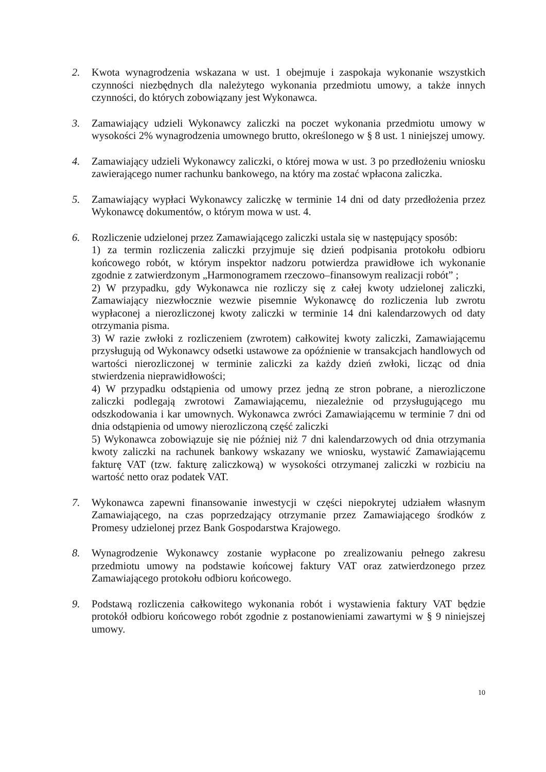2. Kwota wynagrodzenia wskazana w ust. 1 obejmuje i zaspokaja wykonanie wszystkich czynności niezbędnych dla należytego wykonania przedmiotu umowy, a także innych czynności, do których zobowiązany jest Wykonawca.
3. Zamawiający udzieli Wykonawcy zaliczki na poczet wykonania przedmiotu umowy w wysokości 2% wynagrodzenia umownego brutto, określonego w § 8 ust. 1 niniejszej umowy.
4. Zamawiający udzieli Wykonawcy zaliczki, o której mowa w ust. 3 po przedłożeniu wniosku zawierającego numer rachunku bankowego, na który ma zostać wpłacona zaliczka.
5. Zamawiający wypłaci Wykonawcy zaliczkę w terminie 14 dni od daty przedłożenia przez Wykonawcę dokumentów, o którym mowa w ust. 4.
6. Rozliczenie udzielonej przez Zamawiającego zaliczki ustala się w następujący sposób:
1) za termin rozliczenia zaliczki przyjmuje się dzień podpisania protokołu odbioru końcowego robót, w którym inspektor nadzoru potwierdza prawidłowe ich wykonanie zgodnie z zatwierdzonym „Harmonogramem rzeczowo–finansowym realizacji robót” ;
2) W przypadku, gdy Wykonawca nie rozliczy się z całej kwoty udzielonej zaliczki, Zamawiający niezwłocznie wezwie pisemnie Wykonawcę do rozliczenia lub zwrotu wypłaconej a nierozliczonej kwoty zaliczki w terminie 14 dni kalendarzowych od daty otrzymania pisma.
3) W razie zwłoki z rozliczeniem (zwrotem) całkowitej kwoty zaliczki, Zamawiającemu przysługują od Wykonawcy odsetki ustawowe za opóźnienie w transakcjach handlowych od wartości nierozliczonej w terminie zaliczki za każdy dzień zwłoki, licząc od dnia stwierdzenia nieprawidłowości;
4) W przypadku odstąpienia od umowy przez jedną ze stron pobrane, a nierozliczone zaliczki podlegają zwrotowi Zamawiającemu, niezależnie od przysługującego mu odszkodowania i kar umownych. Wykonawca zwróci Zamawiającemu w terminie 7 dni od dnia odstąpienia od umowy nierozliczoną część zaliczki
5) Wykonawca zobowiązuje się nie później niż 7 dni kalendarzowych od dnia otrzymania kwoty zaliczki na rachunek bankowy wskazany we wniosku, wystawić Zamawiającemu fakturę VAT (tzw. fakturę zaliczkową) w wysokości otrzymanej zaliczki w rozbiciu na wartość netto oraz podatek VAT.
7. Wykonawca zapewni finansowanie inwestycji w części niepokrytej udziałem własnym Zamawiającego, na czas poprzedzający otrzymanie przez Zamawiającego środków z Promesy udzielonej przez Bank Gospodarstwa Krajowego.
8. Wynagrodzenie Wykonawcy zostanie wypłacone po zrealizowaniu pełnego zakresu przedmiotu umowy na podstawie końcowej faktury VAT oraz zatwierdzonego przez Zamawiającego protokołu odbioru końcowego.
9. Podstawą rozliczenia całkowitego wykonania robót i wystawienia faktury VAT będzie protokół odbioru końcowego robót zgodnie z postanowieniami zawartymi w § 9 niniejszej umowy.
10